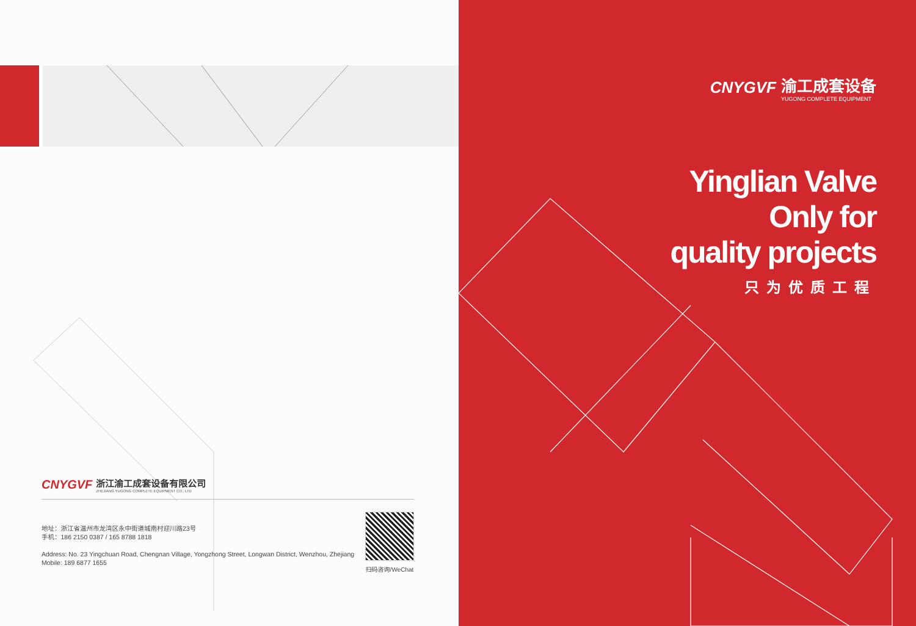CNYGVF
浙江渝工成套设备有限公司
ZHEJIANG YUGONG COMPLETE EQUIPMENT CO., LTD
地址：浙江省温州市龙湾区永中街道城南村迎川路23号
手机：186 2150 0387 / 165 8788 1818
Address: No. 23 Yingchuan Road, Chengnan Village, Yongzhong Street, Longwan District, Wenzhou, Zhejiang
Mobile: 189 6877 1655
扫码咨询/WeChat
CNYGVF
渝工成套设备
YUGONG COMPLETE EQUIPMENT
Yinglian Valve
Only for
quality projects
只为优质工程